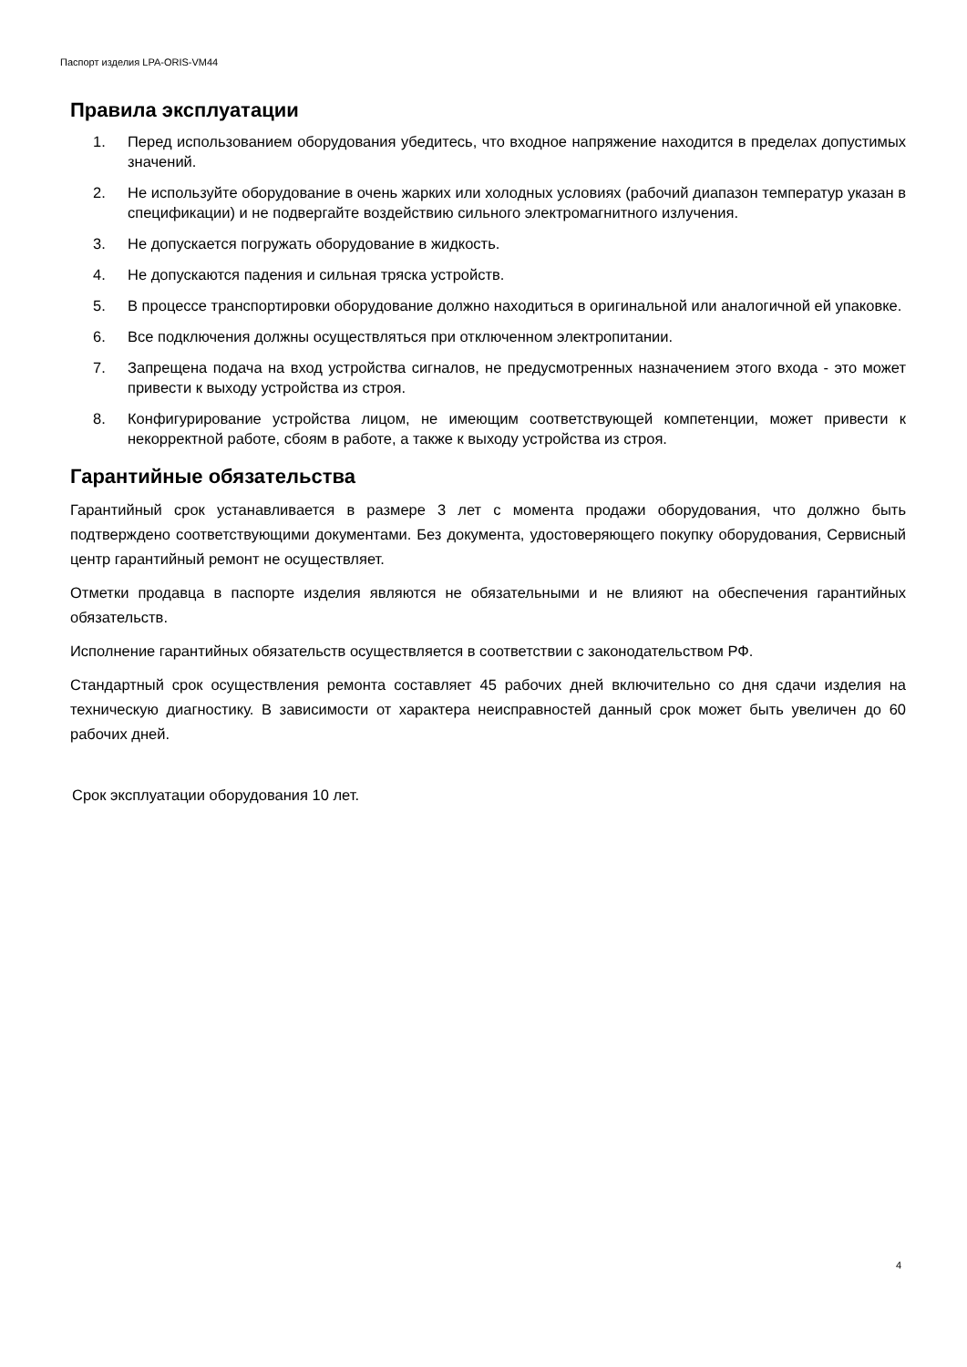Паспорт изделия LPA-ORIS-VM44
Правила эксплуатации
1. Перед использованием оборудования убедитесь, что входное напряжение находится в пределах допустимых значений.
2. Не используйте оборудование в очень жарких или холодных условиях (рабочий диапазон температур указан в спецификации) и не подвергайте воздействию сильного электромагнитного излучения.
3. Не допускается погружать оборудование в жидкость.
4. Не допускаются падения и сильная тряска устройств.
5. В процессе транспортировки оборудование должно находиться в оригинальной или аналогичной ей упаковке.
6. Все подключения должны осуществляться при отключенном электропитании.
7. Запрещена подача на вход устройства сигналов, не предусмотренных назначением этого входа - это может привести к выходу устройства из строя.
8. Конфигурирование устройства лицом, не имеющим соответствующей компетенции, может привести к некорректной работе, сбоям в работе, а также к выходу устройства из строя.
Гарантийные обязательства
Гарантийный срок устанавливается в размере 3 лет с момента продажи оборудования, что должно быть подтверждено соответствующими документами. Без документа, удостоверяющего покупку оборудования, Сервисный центр гарантийный ремонт не осуществляет.
Отметки продавца в паспорте изделия являются не обязательными и не влияют на обеспечения гарантийных обязательств.
Исполнение гарантийных обязательств осуществляется в соответствии с законодательством РФ.
Стандартный срок осуществления ремонта составляет 45 рабочих дней включительно со дня сдачи изделия на техническую диагностику. В зависимости от характера неисправностей данный срок может быть увеличен до 60 рабочих дней.
Срок эксплуатации оборудования 10 лет.
4